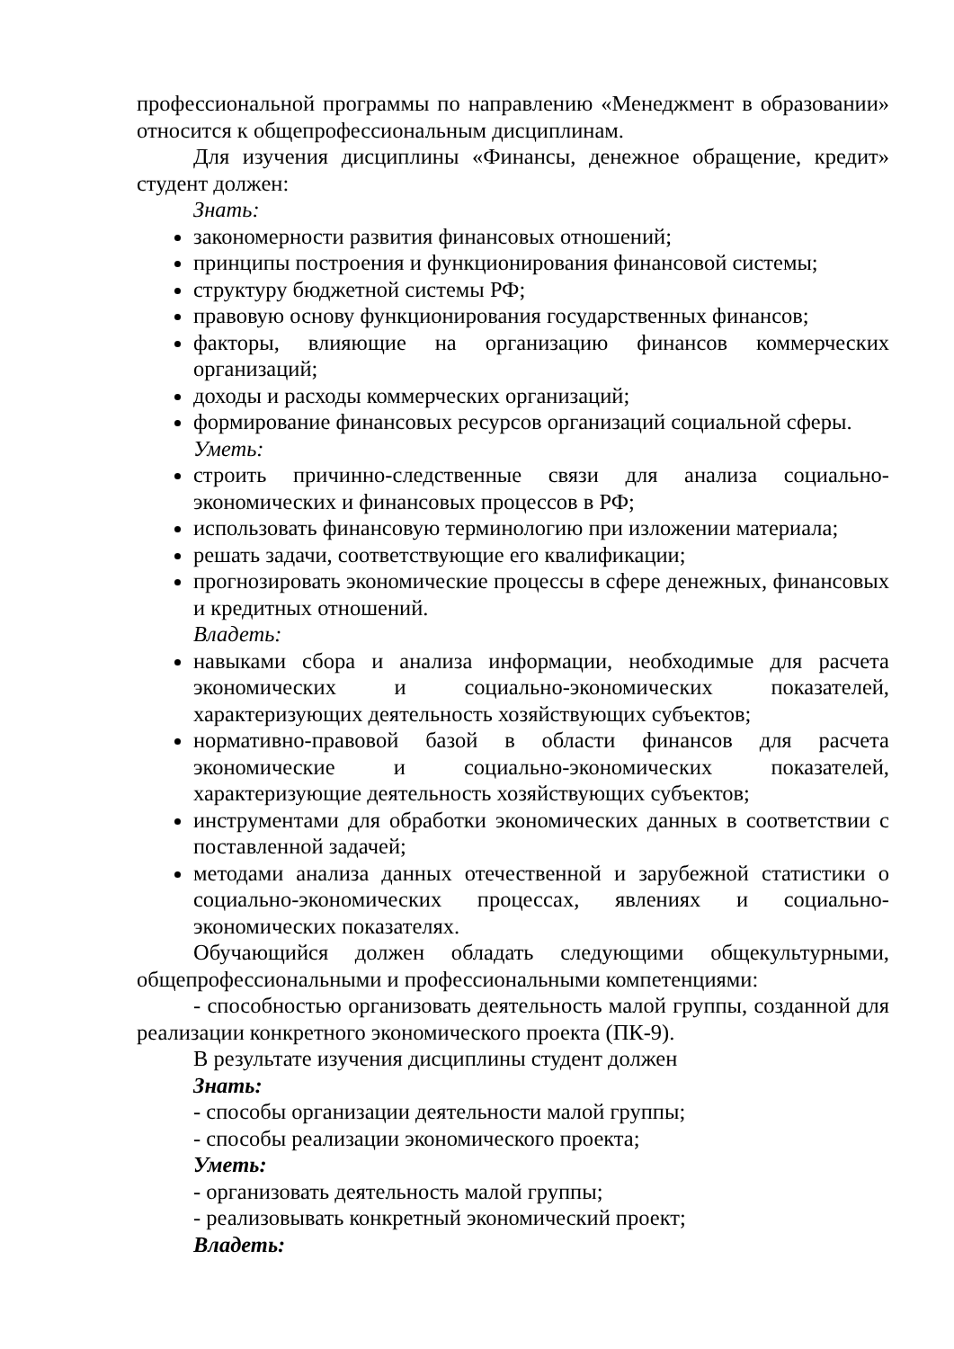профессиональной программы по направлению «Менеджмент в образовании» относится к общепрофессиональным дисциплинам.
Для изучения дисциплины «Финансы, денежное обращение, кредит» студент должен:
Знать:
закономерности развития финансовых отношений;
принципы построения и функционирования финансовой системы;
структуру бюджетной системы РФ;
правовую основу функционирования государственных финансов;
факторы, влияющие на организацию финансов коммерческих организаций;
доходы и расходы коммерческих организаций;
формирование финансовых ресурсов организаций социальной сферы.
Уметь:
строить причинно-следственные связи для анализа социально-экономических и финансовых процессов в РФ;
использовать финансовую терминологию при изложении материала;
решать задачи, соответствующие его квалификации;
прогнозировать экономические процессы в сфере денежных, финансовых и кредитных отношений.
Владеть:
навыками сбора и анализа информации, необходимые для расчета экономических и социально-экономических показателей, характеризующих деятельность хозяйствующих субъектов;
нормативно-правовой базой в области финансов для расчета экономические и социально-экономических показателей, характеризующие деятельность хозяйствующих субъектов;
инструментами для обработки экономических данных в соответствии с поставленной задачей;
методами анализа данных отечественной и зарубежной статистики о социально-экономических процессах, явлениях и социально-экономических показателях.
Обучающийся должен обладать следующими общекультурными, общепрофессиональными и профессиональными компетенциями:
- способностью организовать деятельность малой группы, созданной для реализации конкретного экономического проекта (ПК-9).
В результате изучения дисциплины студент должен
Знать:
- способы организации деятельности малой группы;
- способы реализации экономического проекта;
Уметь:
- организовать деятельность малой группы;
- реализовывать конкретный экономический проект;
Владеть: